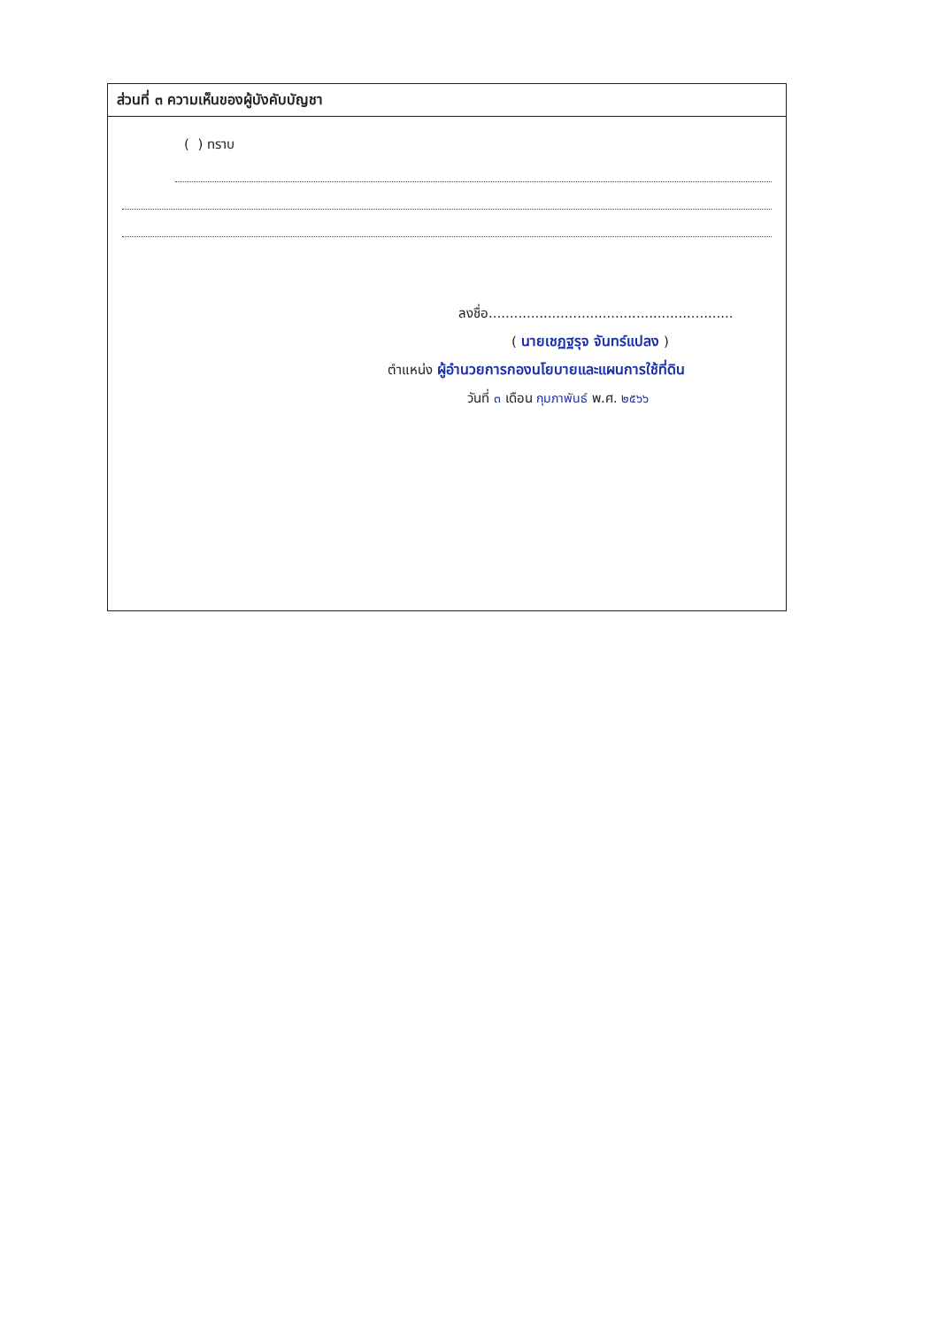ส่วนที่ ๓ ความเห็นของผู้บังคับบัญชา
( ) ทราบ
ลงชื่อ..........................................................
( นายเชฏฐรุจ จันทร์แปลง )
ตำแหน่ง ผู้อำนวยการกองนโยบายและแผนการใช้ที่ดิน
วันที่ ๓ เดือน กุมภาพันธ์ พ.ศ. ๒๕๖๖